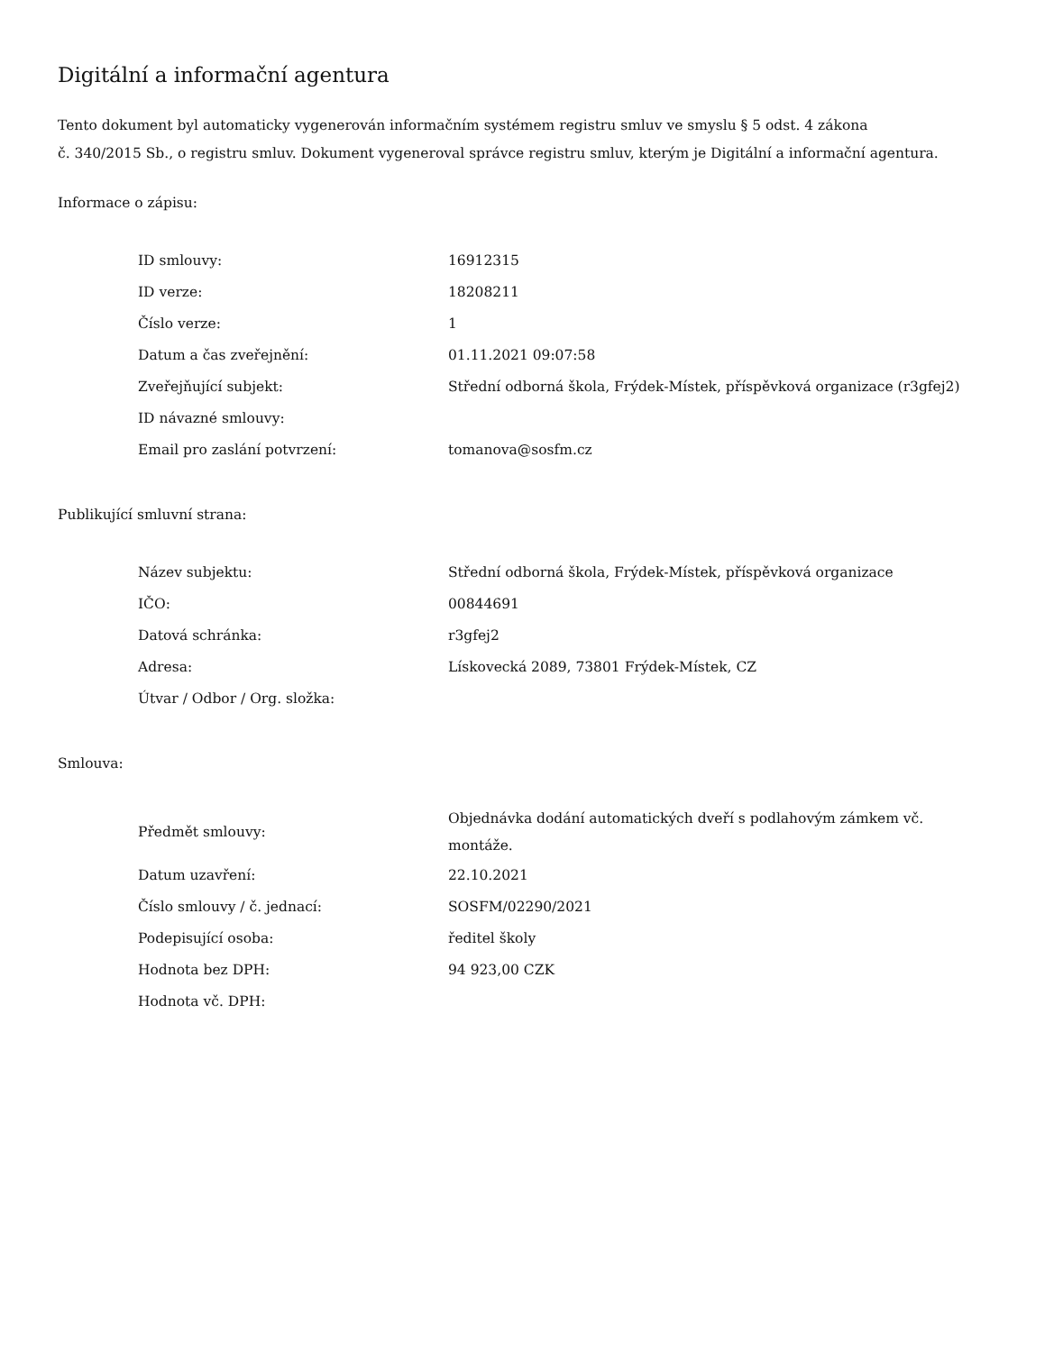Digitální a informační agentura
Tento dokument byl automaticky vygenerován informačním systémem registru smluv ve smyslu § 5 odst. 4 zákona
č. 340/2015 Sb., o registru smluv. Dokument vygeneroval správce registru smluv, kterým je Digitální a informační agentura.
Informace o zápisu:
| ID smlouvy: | 16912315 |
| ID verze: | 18208211 |
| Číslo verze: | 1 |
| Datum a čas zveřejnění: | 01.11.2021 09:07:58 |
| Zveřejňující subjekt: | Střední odborná škola, Frýdek-Místek, příspěvková organizace (r3gfej2) |
| ID návazné smlouvy: | |
| Email pro zaslání potvrzení: | tomanova@sosfm.cz |
Publikující smluvní strana:
| Název subjektu: | Střední odborná škola, Frýdek-Místek, příspěvková organizace |
| IČO: | 00844691 |
| Datová schránka: | r3gfej2 |
| Adresa: | Lískovecká 2089, 73801 Frýdek-Místek, CZ |
| Útvar / Odbor / Org. složka: | |
Smlouva:
| Předmět smlouvy: | Objednávka dodání automatických dveří s podlahovým zámkem vč. montáže. |
| Datum uzavření: | 22.10.2021 |
| Číslo smlouvy / č. jednací: | SOSFM/02290/2021 |
| Podepisující osoba: | ředitel školy |
| Hodnota bez DPH: | 94 923,00 CZK |
| Hodnota vč. DPH: | |